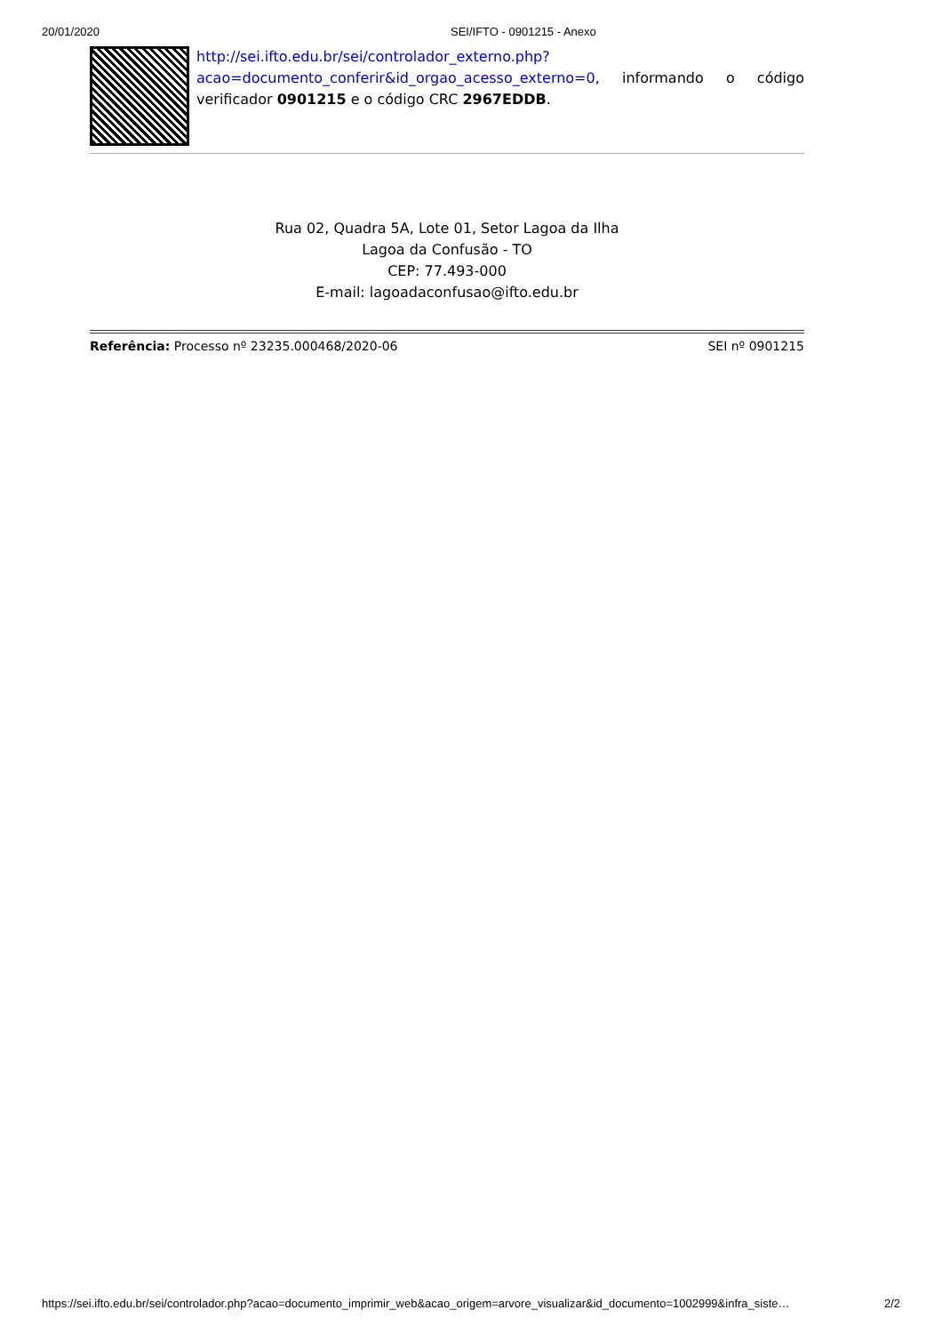20/01/2020 SEI/IFTO - 0901215 - Anexo
http://sei.ifto.edu.br/sei/controlador_externo.php?acao=documento_conferir&id_orgao_acesso_externo=0, informando o código verificador 0901215 e o código CRC 2967EDDB.
Rua 02, Quadra 5A, Lote 01, Setor Lagoa da Ilha
Lagoa da Confusão - TO
CEP: 77.493-000
E-mail: lagoadaconfusao@ifto.edu.br
Referência: Processo nº 23235.000468/2020-06 SEI nº 0901215
https://sei.ifto.edu.br/sei/controlador.php?acao=documento_imprimir_web&acao_origem=arvore_visualizar&id_documento=1002999&infra_siste… 2/2